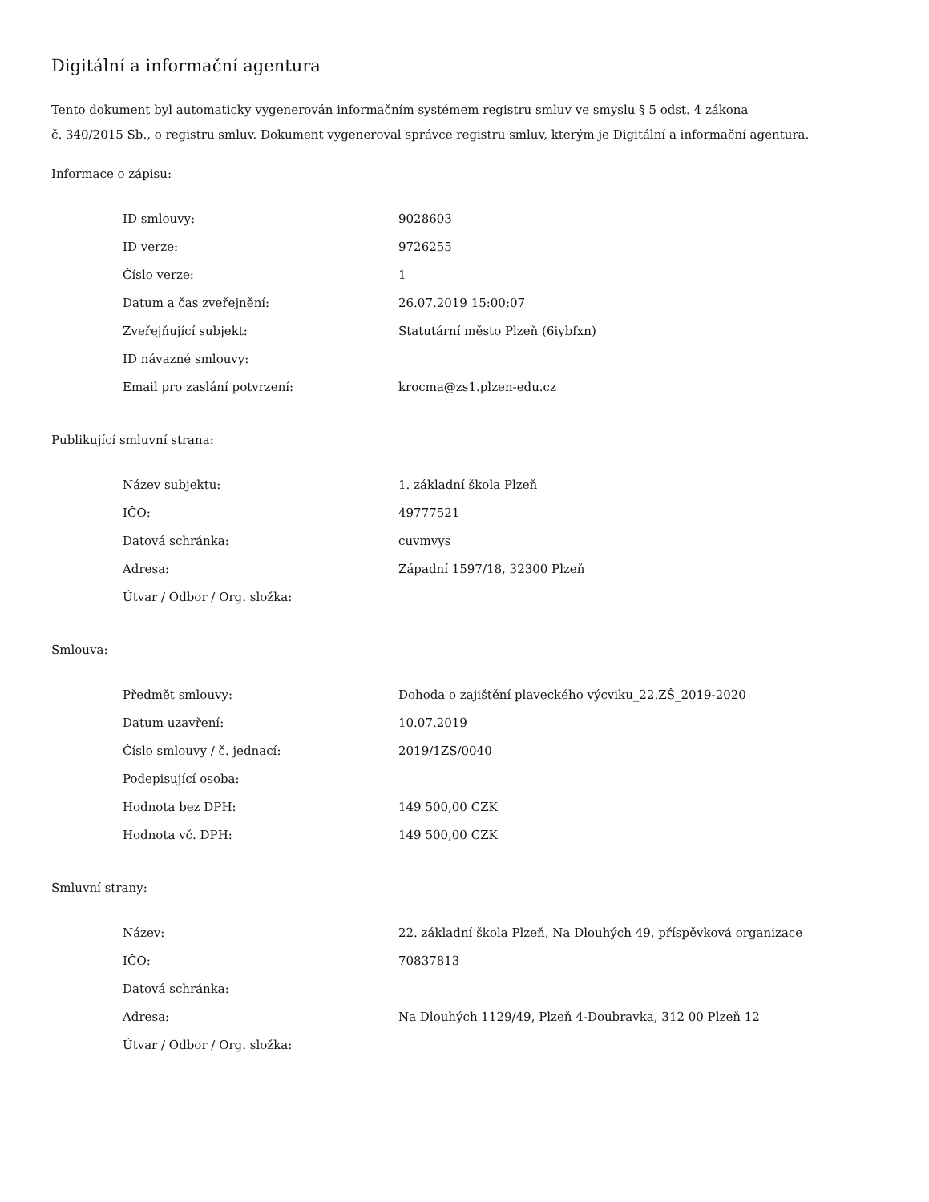Digitální a informační agentura
Tento dokument byl automaticky vygenerován informačním systémem registru smluv ve smyslu § 5 odst. 4 zákona
č. 340/2015 Sb., o registru smluv. Dokument vygeneroval správce registru smluv, kterým je Digitální a informační agentura.
Informace o zápisu:
| ID smlouvy: | 9028603 |
| ID verze: | 9726255 |
| Číslo verze: | 1 |
| Datum a čas zveřejnění: | 26.07.2019 15:00:07 |
| Zveřejňující subjekt: | Statutární město Plzeň (6iybfxn) |
| ID návazné smlouvy: | |
| Email pro zaslání potvrzení: | krocma@zs1.plzen-edu.cz |
Publikující smluvní strana:
| Název subjektu: | 1. základní škola Plzeň |
| IČO: | 49777521 |
| Datová schránka: | cuvmvys |
| Adresa: | Západní 1597/18, 32300 Plzeň |
| Útvar / Odbor / Org. složka: | |
Smlouva:
| Předmět smlouvy: | Dohoda o zajištění plaveckého výcviku_22.ZŠ_2019-2020 |
| Datum uzavření: | 10.07.2019 |
| Číslo smlouvy / č. jednací: | 2019/1ZS/0040 |
| Podepisující osoba: | |
| Hodnota bez DPH: | 149 500,00 CZK |
| Hodnota vč. DPH: | 149 500,00 CZK |
Smluvní strany:
| Název: | 22. základní škola Plzeň, Na Dlouhých 49, příspěvková organizace |
| IČO: | 70837813 |
| Datová schránka: | |
| Adresa: | Na Dlouhých 1129/49, Plzeň 4-Doubravka, 312 00 Plzeň 12 |
| Útvar / Odbor / Org. složka: | |